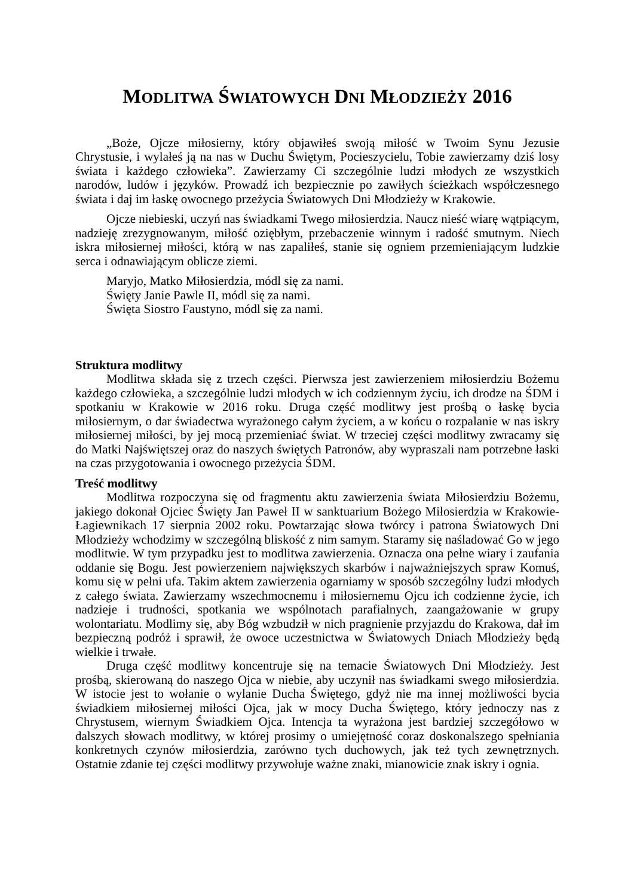MODLITWA ŚWIATOWYCH DNI MŁODZIEŻY 2016
„Boże, Ojcze miłosierny, który objawiłeś swoją miłość w Twoim Synu Jezusie Chrystusie, i wylałeś ją na nas w Duchu Świętym, Pocieszycielu, Tobie zawierzamy dziś losy świata i każdego człowieka”. Zawierzamy Ci szczególnie ludzi młodych ze wszystkich narodów, ludów i języków. Prowadź ich bezpiecznie po zawiłych ścieżkach współczesnego świata i daj im łaskę owocnego przeżycia Światowych Dni Młodzieży w Krakowie.
Ojcze niebieski, uczyń nas świadkami Twego miłosierdzia. Naucz nieść wiarę wątpiącym, nadzieję zrezygnowanym, miłość oziębłym, przebaczenie winnym i radość smutnym. Niech iskra miłosiernej miłości, którą w nas zapaliłeś, stanie się ogniem przemieniającym ludzkie serca i odnawiającym oblicze ziemi.
Maryjo, Matko Miłosierdzia, módl się za nami.
Święty Janie Pawle II, módl się za nami.
Święta Siostro Faustyno, módl się za nami.
Struktura modlitwy
Modlitwa składa się z trzech części. Pierwsza jest zawierzeniem miłosierdziu Bożemu każdego człowieka, a szczególnie ludzi młodych w ich codziennym życiu, ich drodze na ŚDM i spotkaniu w Krakowie w 2016 roku. Druga część modlitwy jest prośbą o łaskę bycia miłosiernym, o dar świadectwa wyrażonego całym życiem, a w końcu o rozpalanie w nas iskry miłosiernej miłości, by jej mocą przemieniać świat. W trzeciej części modlitwy zwracamy się do Matki Najświętszej oraz do naszych świętych Patronów, aby wypraszali nam potrzebne łaski na czas przygotowania i owocnego przeżycia ŚDM.
Treść modlitwy
Modlitwa rozpoczyna się od fragmentu aktu zawierzenia świata Miłosierdziu Bożemu, jakiego dokonał Ojciec Święty Jan Paweł II w sanktuarium Bożego Miłosierdzia w Krakowie-Łagiewnikach 17 sierpnia 2002 roku. Powtarzając słowa twórcy i patrona Światowych Dni Młodzieży wchodzimy w szczególną bliskość z nim samym. Staramy się naśladować Go w jego modlitwie. W tym przypadku jest to modlitwa zawierzenia. Oznacza ona pełne wiary i zaufania oddanie się Bogu. Jest powierzeniem największych skarbów i najważniejszych spraw Komuś, komu się w pełni ufa. Takim aktem zawierzenia ogarniamy w sposób szczególny ludzi młodych z całego świata. Zawierzamy wszechmocnemu i miłosiernemu Ojcu ich codzienne życie, ich nadzieje i trudności, spotkania we wspólnotach parafialnych, zaangażowanie w grupy wolontariatu. Modlimy się, aby Bóg wzbudził w nich pragnienie przyjazdu do Krakowa, dał im bezpieczną podróż i sprawił, że owoce uczestnictwa w Światowych Dniach Młodzieży będą wielkie i trwałe.
Druga część modlitwy koncentruje się na temacie Światowych Dni Młodzieży. Jest prośbą, skierowaną do naszego Ojca w niebie, aby uczynił nas świadkami swego miłosierdzia. W istocie jest to wołanie o wylanie Ducha Świętego, gdyż nie ma innej możliwości bycia świadkiem miłosiernej miłości Ojca, jak w mocy Ducha Świętego, który jednoczy nas z Chrystusem, wiernym Świadkiem Ojca. Intencja ta wyrażona jest bardziej szczegółowo w dalszych słowach modlitwy, w której prosimy o umiejętność coraz doskonalszego spełniania konkretnych czynów miłosierdzia, zarówno tych duchowych, jak też tych zewnętrznych. Ostatnie zdanie tej części modlitwy przywołuje ważne znaki, mianowicie znak iskry i ognia.